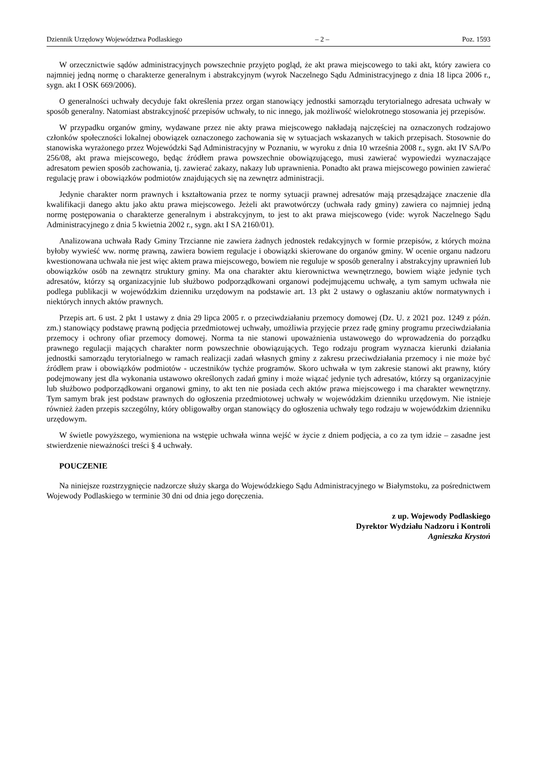Dziennik Urzędowy Województwa Podlaskiego – 2 – Poz. 1593
W orzecznictwie sądów administracyjnych powszechnie przyjęto pogląd, że akt prawa miejscowego to taki akt, który zawiera co najmniej jedną normę o charakterze generalnym i abstrakcyjnym (wyrok Naczelnego Sądu Administracyjnego z dnia 18 lipca 2006 r., sygn. akt I OSK 669/2006).
O generalności uchwały decyduje fakt określenia przez organ stanowiący jednostki samorządu terytorialnego adresata uchwały w sposób generalny. Natomiast abstrakcyjność przepisów uchwały, to nic innego, jak możliwość wielokrotnego stosowania jej przepisów.
W przypadku organów gminy, wydawane przez nie akty prawa miejscowego nakładają najczęściej na oznaczonych rodzajowo członków społeczności lokalnej obowiązek oznaczonego zachowania się w sytuacjach wskazanych w takich przepisach. Stosownie do stanowiska wyrażonego przez Wojewódzki Sąd Administracyjny w Poznaniu, w wyroku z dnia 10 września 2008 r., sygn. akt IV SA/Po 256/08, akt prawa miejscowego, będąc źródłem prawa powszechnie obowiązującego, musi zawierać wypowiedzi wyznaczające adresatom pewien sposób zachowania, tj. zawierać zakazy, nakazy lub uprawnienia. Ponadto akt prawa miejscowego powinien zawierać regulację praw i obowiązków podmiotów znajdujących się na zewnętrz administracji.
Jedynie charakter norm prawnych i kształtowania przez te normy sytuacji prawnej adresatów mają przesądzające znaczenie dla kwalifikacji danego aktu jako aktu prawa miejscowego. Jeżeli akt prawotwórczy (uchwała rady gminy) zawiera co najmniej jedną normę postępowania o charakterze generalnym i abstrakcyjnym, to jest to akt prawa miejscowego (vide: wyrok Naczelnego Sądu Administracyjnego z dnia 5 kwietnia 2002 r., sygn. akt I SA 2160/01).
Analizowana uchwała Rady Gminy Trzcianne nie zawiera żadnych jednostek redakcyjnych w formie przepisów, z których można byłoby wywieść ww. normę prawną, zawiera bowiem regulacje i obowiązki skierowane do organów gminy. W ocenie organu nadzoru kwestionowana uchwała nie jest więc aktem prawa miejscowego, bowiem nie reguluje w sposób generalny i abstrakcyjny uprawnień lub obowiązków osób na zewnątrz struktury gminy. Ma ona charakter aktu kierownictwa wewnętrznego, bowiem wiąże jedynie tych adresatów, którzy są organizacyjnie lub służbowo podporządkowani organowi podejmującemu uchwałę, a tym samym uchwała nie podlega publikacji w wojewódzkim dzienniku urzędowym na podstawie art. 13 pkt 2 ustawy o ogłaszaniu aktów normatywnych i niektórych innych aktów prawnych.
Przepis art. 6 ust. 2 pkt 1 ustawy z dnia 29 lipca 2005 r. o przeciwdziałaniu przemocy domowej (Dz. U. z 2021 poz. 1249 z późn. zm.) stanowiący podstawę prawną podjęcia przedmiotowej uchwały, umożliwia przyjęcie przez radę gminy programu przeciwdziałania przemocy i ochrony ofiar przemocy domowej. Norma ta nie stanowi upoważnienia ustawowego do wprowadzenia do porządku prawnego regulacji mających charakter norm powszechnie obowiązujących. Tego rodzaju program wyznacza kierunki działania jednostki samorządu terytorialnego w ramach realizacji zadań własnych gminy z zakresu przeciwdziałania przemocy i nie może być źródłem praw i obowiązków podmiotów - uczestników tychże programów. Skoro uchwała w tym zakresie stanowi akt prawny, który podejmowany jest dla wykonania ustawowo określonych zadań gminy i może wiązać jedynie tych adresatów, którzy są organizacyjnie lub służbowo podporządkowani organowi gminy, to akt ten nie posiada cech aktów prawa miejscowego i ma charakter wewnętrzny. Tym samym brak jest podstaw prawnych do ogłoszenia przedmiotowej uchwały w wojewódzkim dzienniku urzędowym. Nie istnieje również żaden przepis szczególny, który obligowałby organ stanowiący do ogłoszenia uchwały tego rodzaju w wojewódzkim dzienniku urzędowym.
W świetle powyższego, wymieniona na wstępie uchwała winna wejść w życie z dniem podjęcia, a co za tym idzie – zasadne jest stwierdzenie nieważności treści § 4 uchwały.
POUCZENIE
Na niniejsze rozstrzygnięcie nadzorcze służy skarga do Wojewódzkiego Sądu Administracyjnego w Białymstoku, za pośrednictwem Wojewody Podlaskiego w terminie 30 dni od dnia jego doręczenia.
z up. Wojewody Podlaskiego
Dyrektor Wydziału Nadzoru i Kontroli
Agnieszka Krystoń